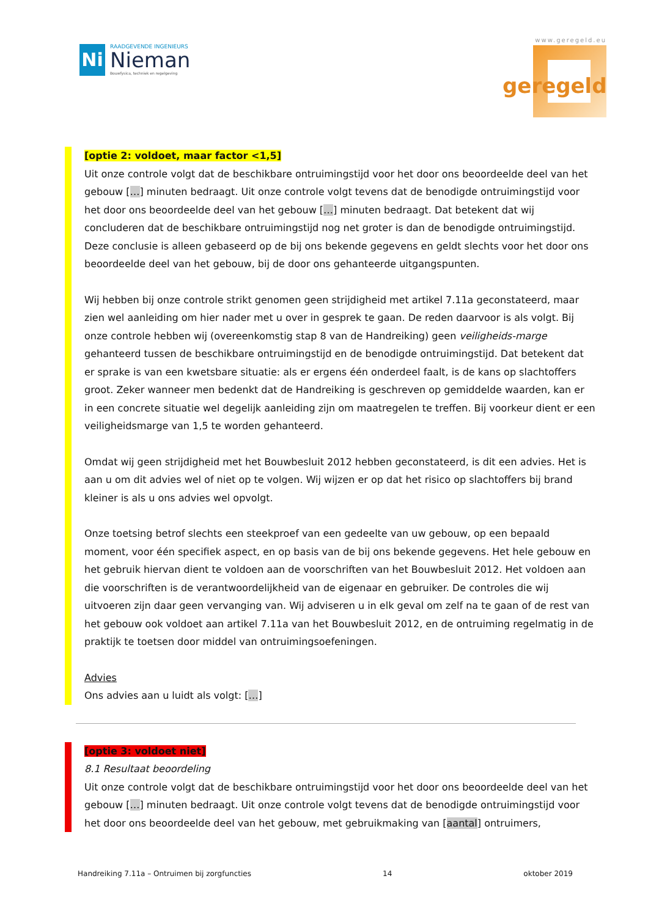Ni
RAADGEVENDE INGENIEURS
Nieman
Bouwfysica, techniek en regelgeving
www.geregeld.eu
geregeld
[optie 2: voldoet, maar factor <1,5]
Uit onze controle volgt dat de beschikbare ontruimingstijd voor het door ons beoordeelde deel van het gebouw […] minuten bedraagt. Uit onze controle volgt tevens dat de benodigde ontruimingstijd voor het door ons beoordeelde deel van het gebouw […] minuten bedraagt. Dat betekent dat wij concluderen dat de beschikbare ontruimingstijd nog net groter is dan de benodigde ontruimingstijd. Deze conclusie is alleen gebaseerd op de bij ons bekende gegevens en geldt slechts voor het door ons beoordeelde deel van het gebouw, bij de door ons gehanteerde uitgangspunten.
Wij hebben bij onze controle strikt genomen geen strijdigheid met artikel 7.11a geconstateerd, maar zien wel aanleiding om hier nader met u over in gesprek te gaan. De reden daarvoor is als volgt. Bij onze controle hebben wij (overeenkomstig stap 8 van de Handreiking) geen veiligheids-marge gehanteerd tussen de beschikbare ontruimingstijd en de benodigde ontruimingstijd. Dat betekent dat er sprake is van een kwetsbare situatie: als er ergens één onderdeel faalt, is de kans op slachtoffers groot. Zeker wanneer men bedenkt dat de Handreiking is geschreven op gemiddelde waarden, kan er in een concrete situatie wel degelijk aanleiding zijn om maatregelen te treffen. Bij voorkeur dient er een veiligheidsmarge van 1,5 te worden gehanteerd.
Omdat wij geen strijdigheid met het Bouwbesluit 2012 hebben geconstateerd, is dit een advies. Het is aan u om dit advies wel of niet op te volgen. Wij wijzen er op dat het risico op slachtoffers bij brand kleiner is als u ons advies wel opvolgt.
Onze toetsing betrof slechts een steekproef van een gedeelte van uw gebouw, op een bepaald moment, voor één specifiek aspect, en op basis van de bij ons bekende gegevens. Het hele gebouw en het gebruik hiervan dient te voldoen aan de voorschriften van het Bouwbesluit 2012. Het voldoen aan die voorschriften is de verantwoordelijkheid van de eigenaar en gebruiker. De controles die wij uitvoeren zijn daar geen vervanging van. Wij adviseren u in elk geval om zelf na te gaan of de rest van het gebouw ook voldoet aan artikel 7.11a van het Bouwbesluit 2012, en de ontruiming regelmatig in de praktijk te toetsen door middel van ontruimingsoefeningen.
Advies
Ons advies aan u luidt als volgt: […]
[optie 3: voldoet niet]
8.1 Resultaat beoordeling
Uit onze controle volgt dat de beschikbare ontruimingstijd voor het door ons beoordeelde deel van het gebouw […] minuten bedraagt. Uit onze controle volgt tevens dat de benodigde ontruimingstijd voor het door ons beoordeelde deel van het gebouw, met gebruikmaking van [aantal] ontruimers,
Handreiking 7.11a – Ontruimen bij zorgfuncties 14 oktober 2019